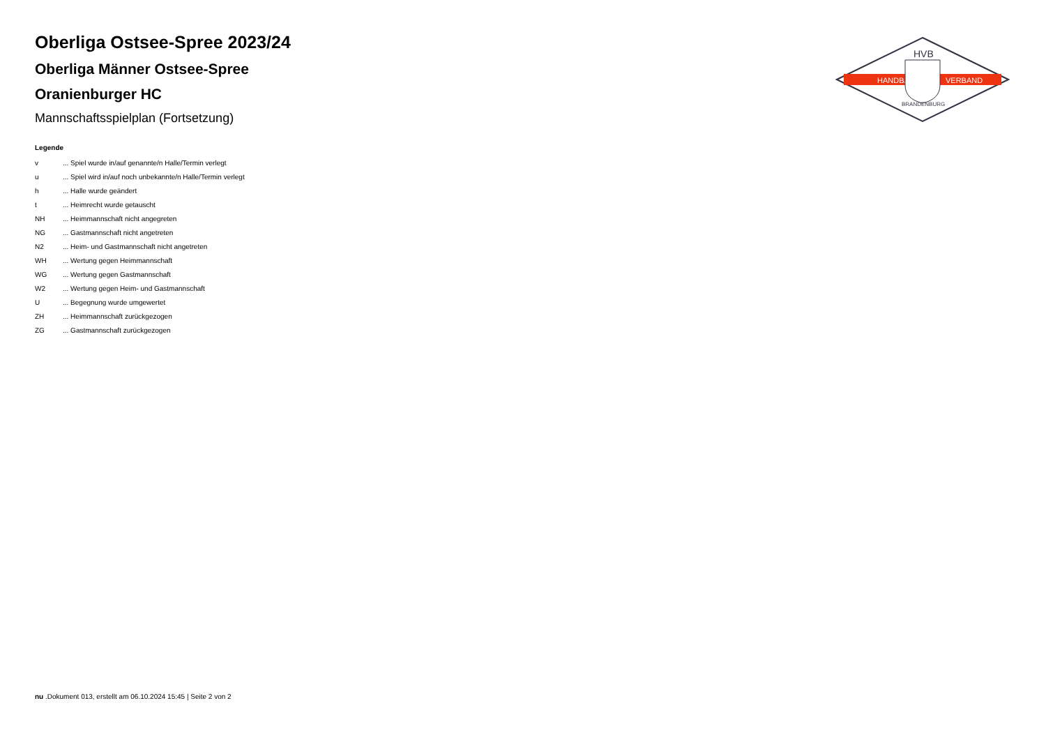HANDBALL
VERBAND
HVB
BRANDENBURG
Oberliga Ostsee-Spree 2023/24
Oberliga Männer Ostsee-Spree
Oranienburger HC
Mannschaftsspielplan (Fortsetzung)
Legende
| v | ... Spiel wurde in/auf genannte/n Halle/Termin verlegt |
| u | ... Spiel wird in/auf noch unbekannte/n Halle/Termin verlegt |
| h | ... Halle wurde geändert |
| t | ... Heimrecht wurde getauscht |
| NH | ... Heimmannschaft nicht angegreten |
| NG | ... Gastmannschaft nicht angetreten |
| N2 | ... Heim- und Gastmannschaft nicht angetreten |
| WH | ... Wertung gegen Heimmannschaft |
| WG | ... Wertung gegen Gastmannschaft |
| W2 | ... Wertung gegen Heim- und Gastmannschaft |
| U | ... Begegnung wurde umgewertet |
| ZH | ... Heimmannschaft zurückgezogen |
| ZG | ... Gastmannschaft zurückgezogen |
nu .Dokument 013, erstellt am 06.10.2024 15:45 | Seite 2 von 2